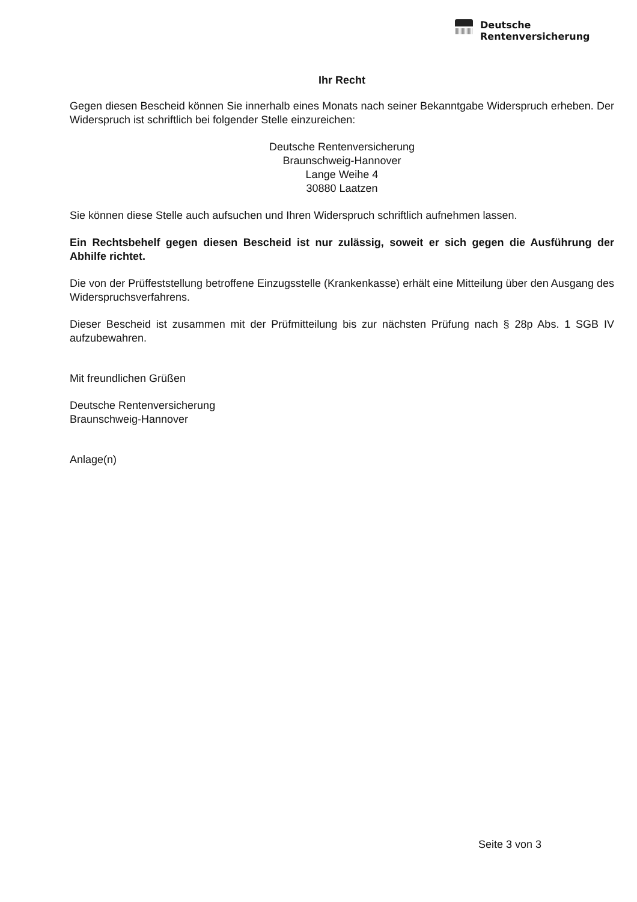Deutsche
Rentenversicherung
Ihr Recht
Gegen diesen Bescheid können Sie innerhalb eines Monats nach seiner Bekanntgabe Widerspruch erheben. Der Widerspruch ist schriftlich bei folgender Stelle einzureichen:
Deutsche Rentenversicherung
Braunschweig-Hannover
Lange Weihe 4
30880 Laatzen
Sie können diese Stelle auch aufsuchen und Ihren Widerspruch schriftlich aufnehmen lassen.
Ein Rechtsbehelf gegen diesen Bescheid ist nur zulässig, soweit er sich gegen die Ausführung der Abhilfe richtet.
Die von der Prüffeststellung betroffene Einzugsstelle (Krankenkasse) erhält eine Mitteilung über den Ausgang des Widerspruchsverfahrens.
Dieser Bescheid ist zusammen mit der Prüfmitteilung bis zur nächsten Prüfung nach § 28p Abs. 1 SGB IV aufzubewahren.
Mit freundlichen Grüßen
Deutsche Rentenversicherung
Braunschweig-Hannover
Anlage(n)
Seite 3 von 3